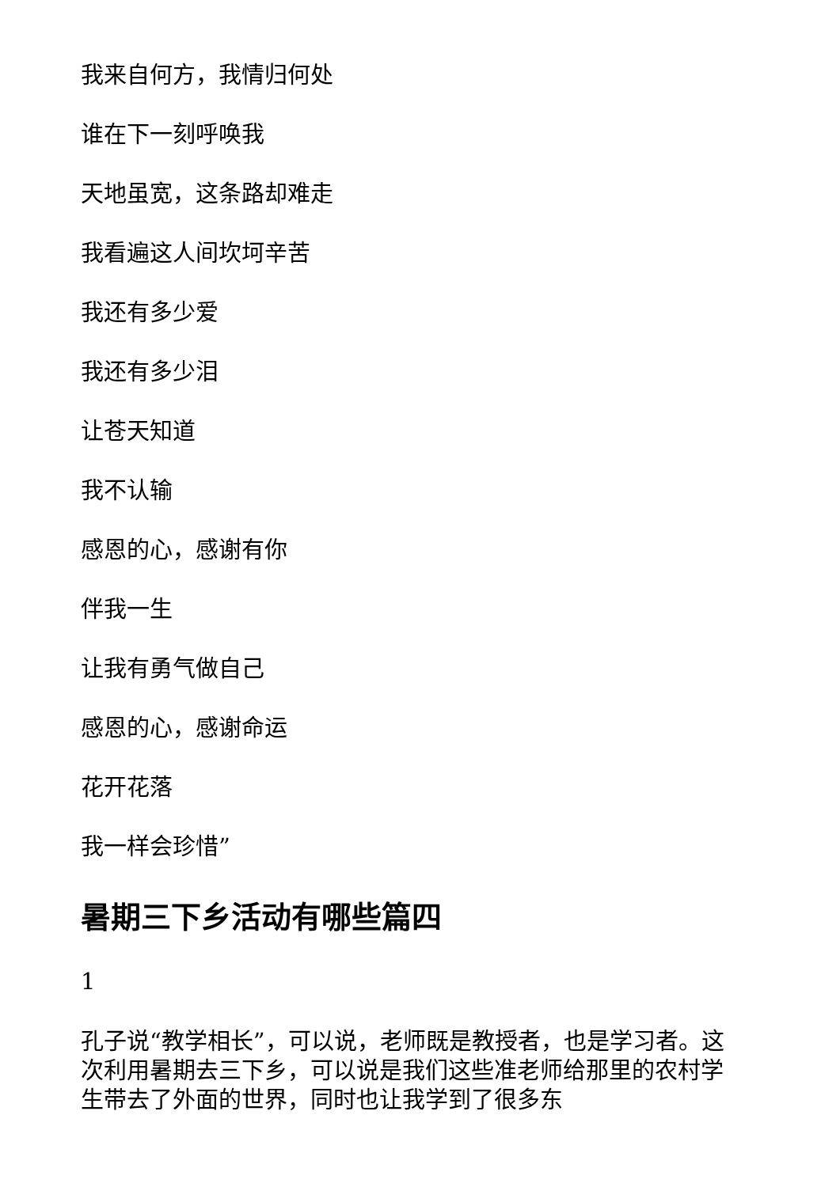我来自何方，我情归何处
谁在下一刻呼唤我
天地虽宽，这条路却难走
我看遍这人间坎坷辛苦
我还有多少爱
我还有多少泪
让苍天知道
我不认输
感恩的心，感谢有你
伴我一生
让我有勇气做自己
感恩的心，感谢命运
花开花落
我一样会珍惜”
暑期三下乡活动有哪些篇四
1
孔子说“教学相长”，可以说，老师既是教授者，也是学习者。这次利用暑期去三下乡，可以说是我们这些准老师给那里的农村学生带去了外面的世界，同时也让我学到了很多东